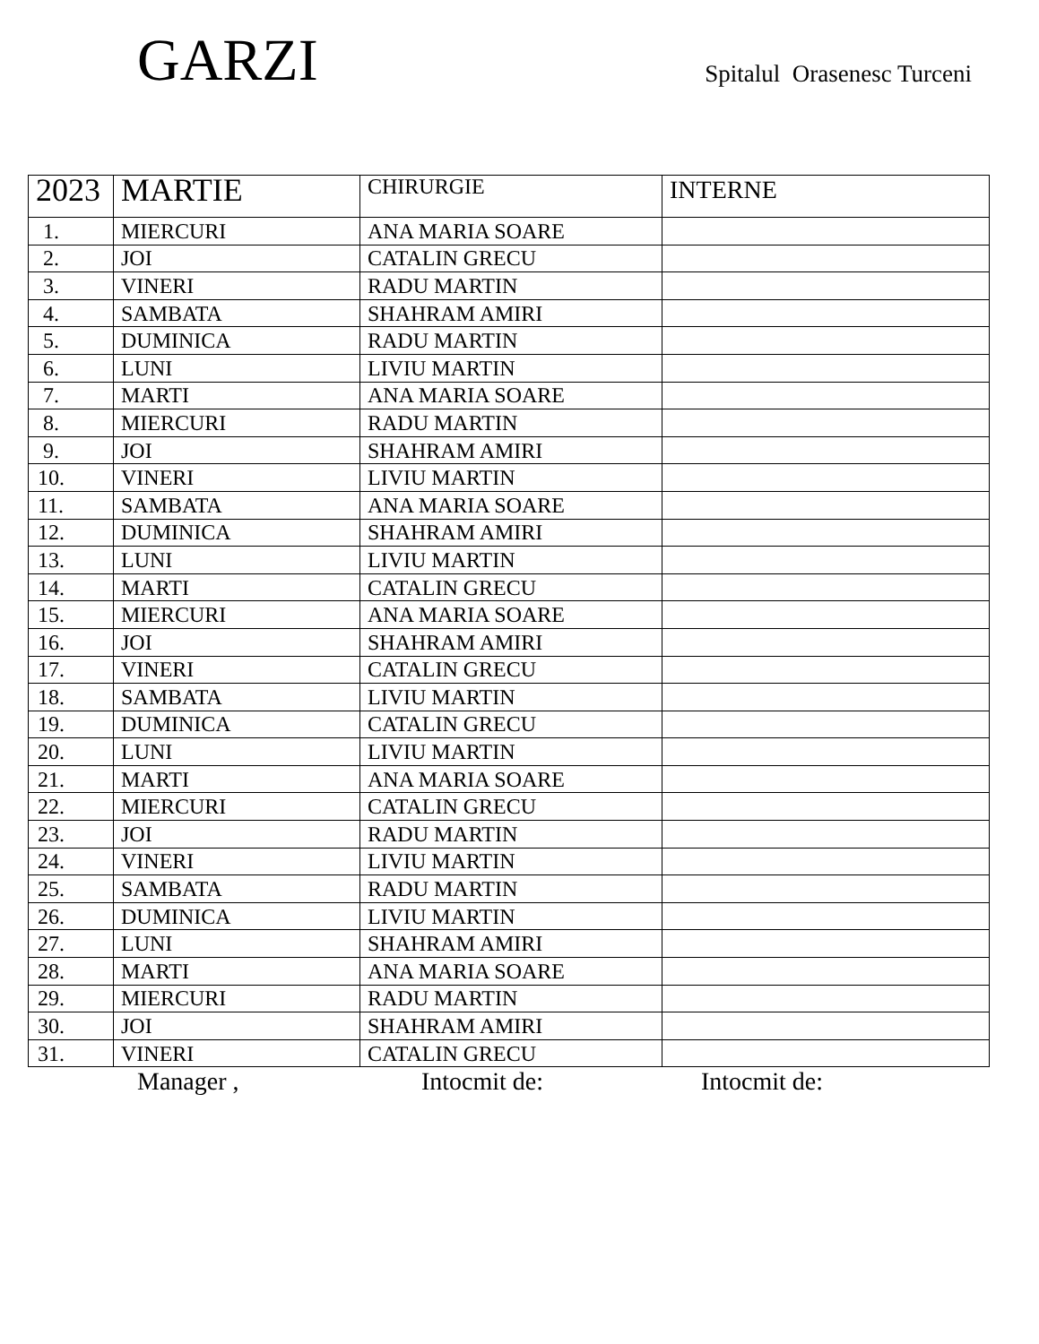GARZI
Spitalul Orasenesc Turceni
| 2023 | MARTIE | CHIRURGIE | INTERNE |
| 1. | MIERCURI | ANA MARIA SOARE | |
| 2. | JOI | CATALIN GRECU | |
| 3. | VINERI | RADU MARTIN | |
| 4. | SAMBATA | SHAHRAM AMIRI | |
| 5. | DUMINICA | RADU MARTIN | |
| 6. | LUNI | LIVIU MARTIN | |
| 7. | MARTI | ANA MARIA SOARE | |
| 8. | MIERCURI | RADU MARTIN | |
| 9. | JOI | SHAHRAM AMIRI | |
| 10. | VINERI | LIVIU MARTIN | |
| 11. | SAMBATA | ANA MARIA SOARE | |
| 12. | DUMINICA | SHAHRAM AMIRI | |
| 13. | LUNI | LIVIU MARTIN | |
| 14. | MARTI | CATALIN GRECU | |
| 15. | MIERCURI | ANA MARIA SOARE | |
| 16. | JOI | SHAHRAM AMIRI | |
| 17. | VINERI | CATALIN GRECU | |
| 18. | SAMBATA | LIVIU MARTIN | |
| 19. | DUMINICA | CATALIN GRECU | |
| 20. | LUNI | LIVIU MARTIN | |
| 21. | MARTI | ANA MARIA SOARE | |
| 22. | MIERCURI | CATALIN GRECU | |
| 23. | JOI | RADU MARTIN | |
| 24. | VINERI | LIVIU MARTIN | |
| 25. | SAMBATA | RADU MARTIN | |
| 26. | DUMINICA | LIVIU MARTIN | |
| 27. | LUNI | SHAHRAM AMIRI | |
| 28. | MARTI | ANA MARIA SOARE | |
| 29. | MIERCURI | RADU MARTIN | |
| 30. | JOI | SHAHRAM AMIRI | |
| 31. | VINERI | CATALIN GRECU | |
Manager , Intocmit de: Intocmit de: